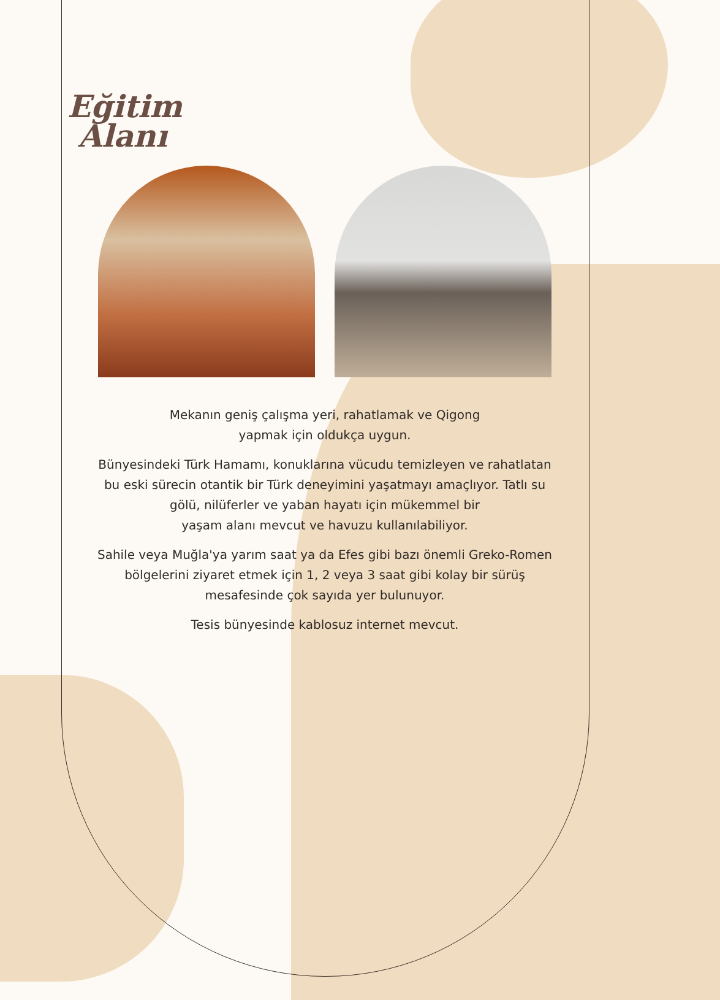Eğitim
Alanı
Mekanın geniş çalışma yeri, rahatlamak ve Qigong
yapmak için oldukça uygun.
Bünyesindeki Türk Hamamı, konuklarına vücudu temizleyen ve rahatlatan bu eski sürecin otantik bir Türk deneyimini yaşatmayı amaçlıyor. Tatlı su gölü, nilüferler ve yaban hayatı için mükemmel bir
yaşam alanı mevcut ve havuzu kullanılabiliyor.
Sahile veya Muğla'ya yarım saat ya da Efes gibi bazı önemli Greko-Romen bölgelerini ziyaret etmek için 1, 2 veya 3 saat gibi kolay bir sürüş mesafesinde çok sayıda yer bulunuyor.
Tesis bünyesinde kablosuz internet mevcut.